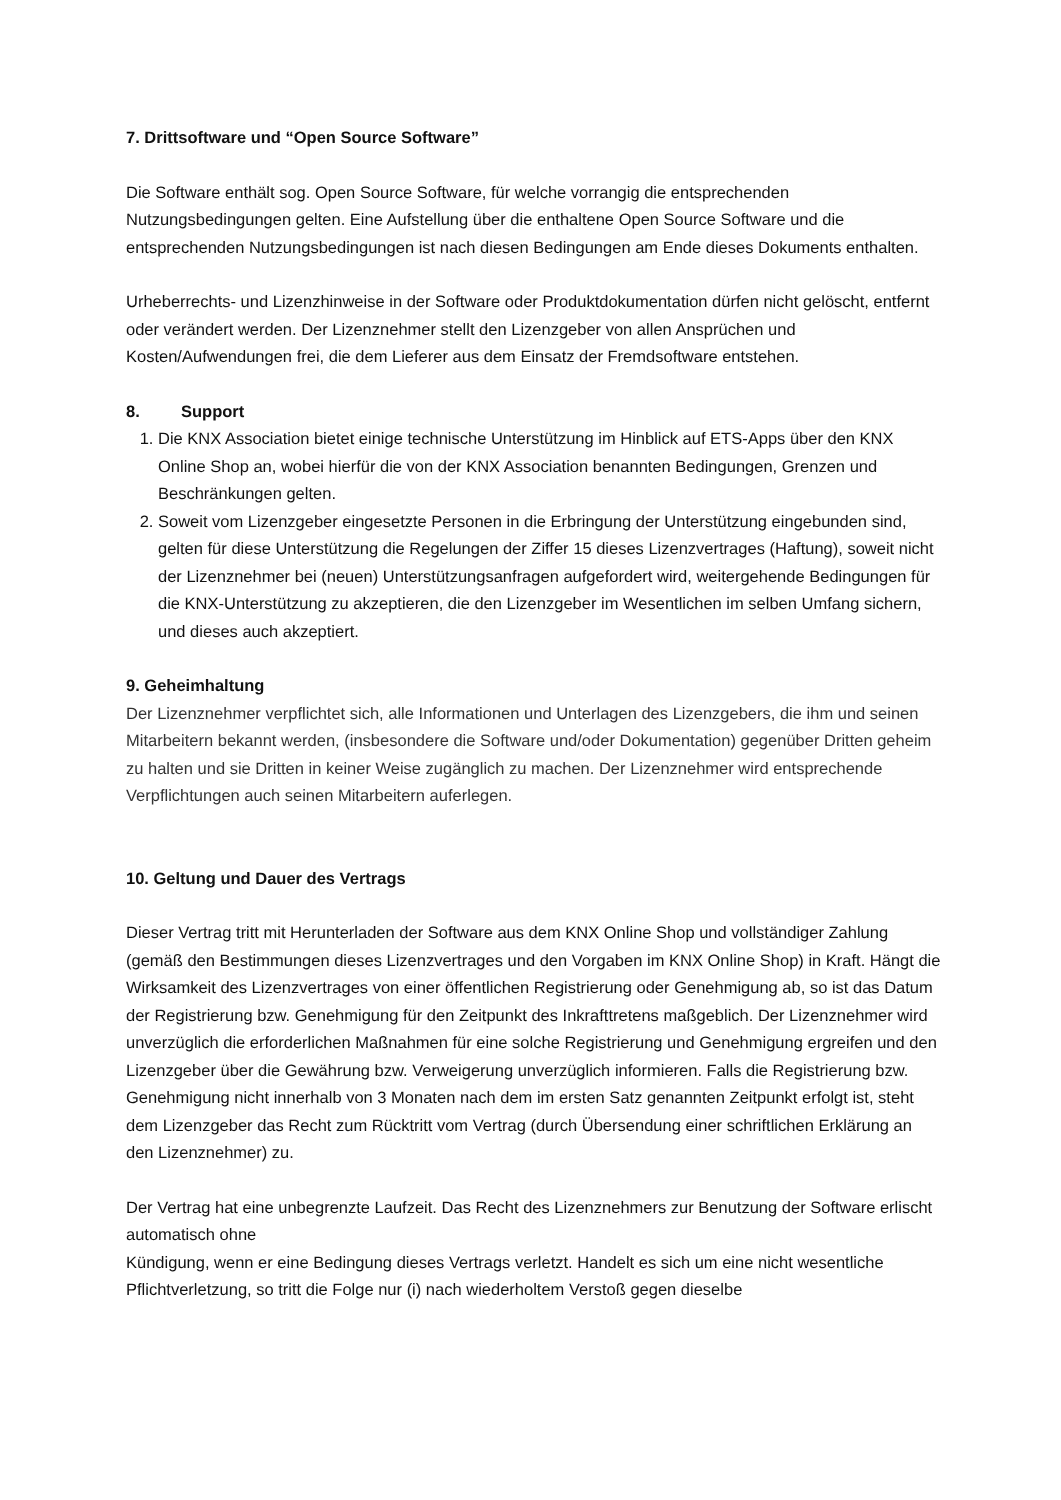7. Drittsoftware und “Open Source Software”
Die Software enthält sog. Open Source Software, für welche vorrangig die entsprechenden Nutzungsbedingungen gelten. Eine Aufstellung über die enthaltene Open Source Software und die entsprechenden Nutzungsbedingungen ist nach diesen Bedingungen am Ende dieses Dokuments enthalten.
Urheberrechts- und Lizenzhinweise in der Software oder Produktdokumentation dürfen nicht gelöscht, entfernt oder verändert werden. Der Lizenznehmer stellt den Lizenzgeber von allen Ansprüchen und Kosten/Aufwendungen frei, die dem Lieferer aus dem Einsatz der Fremdsoftware entstehen.
8. Support
1. Die KNX Association bietet einige technische Unterstützung im Hinblick auf ETS-Apps über den KNX Online Shop an, wobei hierfür die von der KNX Association benannten Bedingungen, Grenzen und Beschränkungen gelten.
2. Soweit vom Lizenzgeber eingesetzte Personen in die Erbringung der Unterstützung eingebunden sind, gelten für diese Unterstützung die Regelungen der Ziffer 15 dieses Lizenzvertrages (Haftung), soweit nicht der Lizenznehmer bei (neuen) Unterstützungsanfragen aufgefordert wird, weitergehende Bedingungen für die KNX-Unterstützung zu akzeptieren, die den Lizenzgeber im Wesentlichen im selben Umfang sichern, und dieses auch akzeptiert.
9. Geheimhaltung
Der Lizenznehmer verpflichtet sich, alle Informationen und Unterlagen des Lizenzgebers, die ihm und seinen Mitarbeitern bekannt werden, (insbesondere die Software und/oder Dokumentation) gegenüber Dritten geheim zu halten und sie Dritten in keiner Weise zugänglich zu machen. Der Lizenznehmer wird entsprechende Verpflichtungen auch seinen Mitarbeitern auferlegen.
10. Geltung und Dauer des Vertrags
Dieser Vertrag tritt mit Herunterladen der Software aus dem KNX Online Shop und vollständiger Zahlung (gemäß den Bestimmungen dieses Lizenzvertrages und den Vorgaben im KNX Online Shop) in Kraft. Hängt die Wirksamkeit des Lizenzvertrages von einer öffentlichen Registrierung oder Genehmigung ab, so ist das Datum der Registrierung bzw. Genehmigung für den Zeitpunkt des Inkrafttretens maßgeblich. Der Lizenznehmer wird unverzüglich die erforderlichen Maßnahmen für eine solche Registrierung und Genehmigung ergreifen und den Lizenzgeber über die Gewährung bzw. Verweigerung unverzüglich informieren. Falls die Registrierung bzw. Genehmigung nicht innerhalb von 3 Monaten nach dem im ersten Satz genannten Zeitpunkt erfolgt ist, steht dem Lizenzgeber das Recht zum Rücktritt vom Vertrag (durch Übersendung einer schriftlichen Erklärung an den Lizenznehmer) zu.
Der Vertrag hat eine unbegrenzte Laufzeit. Das Recht des Lizenznehmers zur Benutzung der Software erlischt automatisch ohne
Kündigung, wenn er eine Bedingung dieses Vertrags verletzt. Handelt es sich um eine nicht wesentliche Pflichtverletzung, so tritt die Folge nur (i) nach wiederholtem Verstoß gegen dieselbe